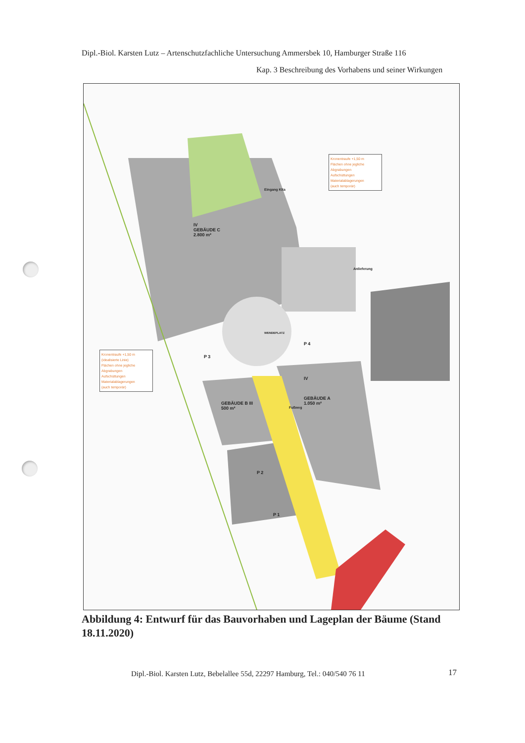Dipl.-Biol. Karsten Lutz – Artenschutzfachliche Untersuchung Ammersbek 10, Hamburger Straße 116
Kap. 3 Beschreibung des Vorhabens und seiner Wirkungen
Kronentraufe +1,50 m
Flächen ohne jegliche
Abgrabungen
Aufschüttungen
Materialablagerungen
(auch temporär)
Kronentraufe +1,50 m
(idealisierte Linie)
Flächen ohne jegliche
Abgrabungen
Aufschüttungen
Materialablagerungen
(auch temporär)
IV
GEBÄUDE C
2.800 m²
WENDEPLATZ
P 3
P 4
GEBÄUDE B III
500 m²
IV
GEBÄUDE A
1.050 m²
P 2
P 1
Anlieferung
Eingang Kita
Fußweg
Abbildung 4: Entwurf für das Bauvorhaben und Lageplan der Bäume (Stand 18.11.2020)
Dipl.-Biol. Karsten Lutz, Bebelallee 55d, 22297 Hamburg, Tel.: 040/540 76 11
17